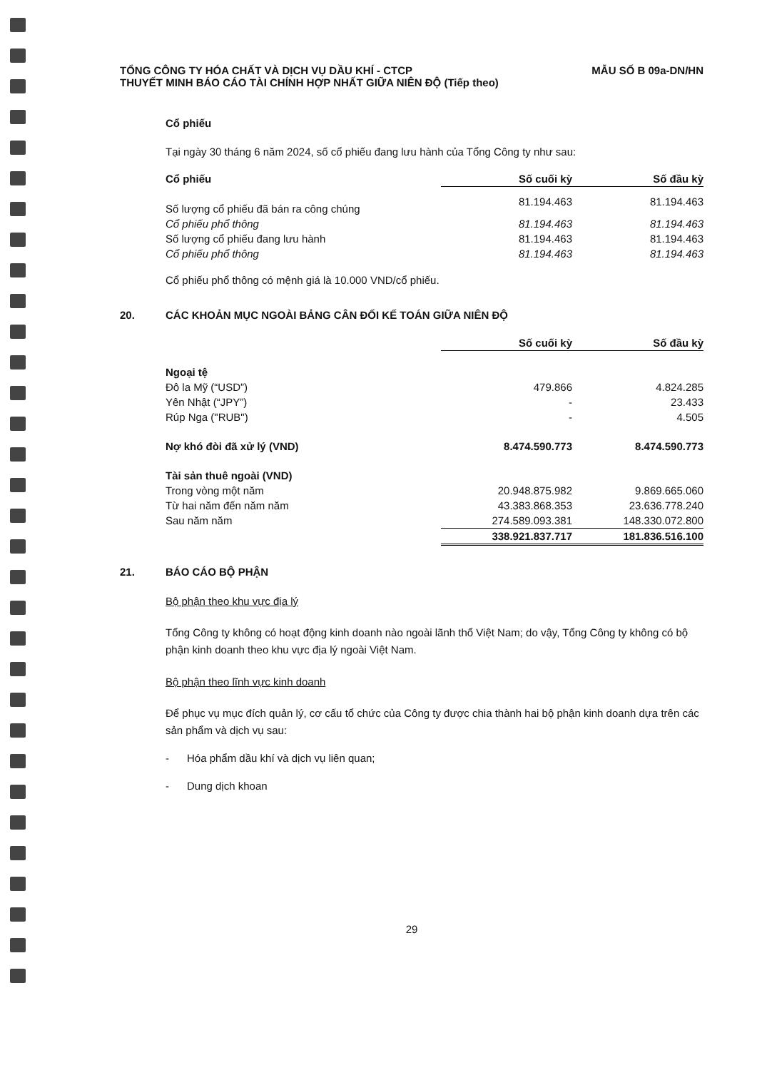TỔNG CÔNG TY HÓA CHẤT VÀ DỊCH VỤ DẦU KHÍ - CTCP
THUYẾT MINH BÁO CÁO TÀI CHÍNH HỢP NHẤT GIỮA NIÊN ĐỘ (Tiếp theo)
MẪU SỐ B 09a-DN/HN
Cổ phiếu
Tại ngày 30 tháng 6 năm 2024, số cổ phiếu đang lưu hành của Tổng Công ty như sau:
| Cổ phiếu | Số cuối kỳ | Số đầu kỳ |
| --- | --- | --- |
| Số lượng cổ phiếu đã bán ra công chúng | 81.194.463 | 81.194.463 |
| Cổ phiếu phổ thông | 81.194.463 | 81.194.463 |
| Số lượng cổ phiếu đang lưu hành | 81.194.463 | 81.194.463 |
| Cổ phiếu phổ thông | 81.194.463 | 81.194.463 |
Cổ phiếu phổ thông có mệnh giá là 10.000 VND/cổ phiếu.
20. CÁC KHOẢN MỤC NGOÀI BẢNG CÂN ĐỐI KẾ TOÁN GIỮA NIÊN ĐỘ
| | Số cuối kỳ | Số đầu kỳ |
| --- | --- | --- |
| Ngoại tệ | | |
| Đô la Mỹ (“USD”) | 479.866 | 4.824.285 |
| Yên Nhật (“JPY”) | - | 23.433 |
| Rúp Nga ("RUB") | - | 4.505 |
| Nợ khó đòi đã xử lý (VND) | 8.474.590.773 | 8.474.590.773 |
| Tài sản thuê ngoài (VND) | | |
| Trong vòng một năm | 20.948.875.982 | 9.869.665.060 |
| Từ hai năm đến năm năm | 43.383.868.353 | 23.636.778.240 |
| Sau năm năm | 274.589.093.381 | 148.330.072.800 |
| | 338.921.837.717 | 181.836.516.100 |
21. BÁO CÁO BỘ PHẬN
Bộ phận theo khu vực địa lý
Tổng Công ty không có hoạt động kinh doanh nào ngoài lãnh thổ Việt Nam; do vậy, Tổng Công ty không có bộ phận kinh doanh theo khu vực địa lý ngoài Việt Nam.
Bộ phận theo lĩnh vực kinh doanh
Để phục vụ mục đích quản lý, cơ cấu tổ chức của Công ty được chia thành hai bộ phận kinh doanh dựa trên các sản phẩm và dịch vụ sau:
- Hóa phẩm dầu khí và dịch vụ liên quan;
- Dung dịch khoan
29